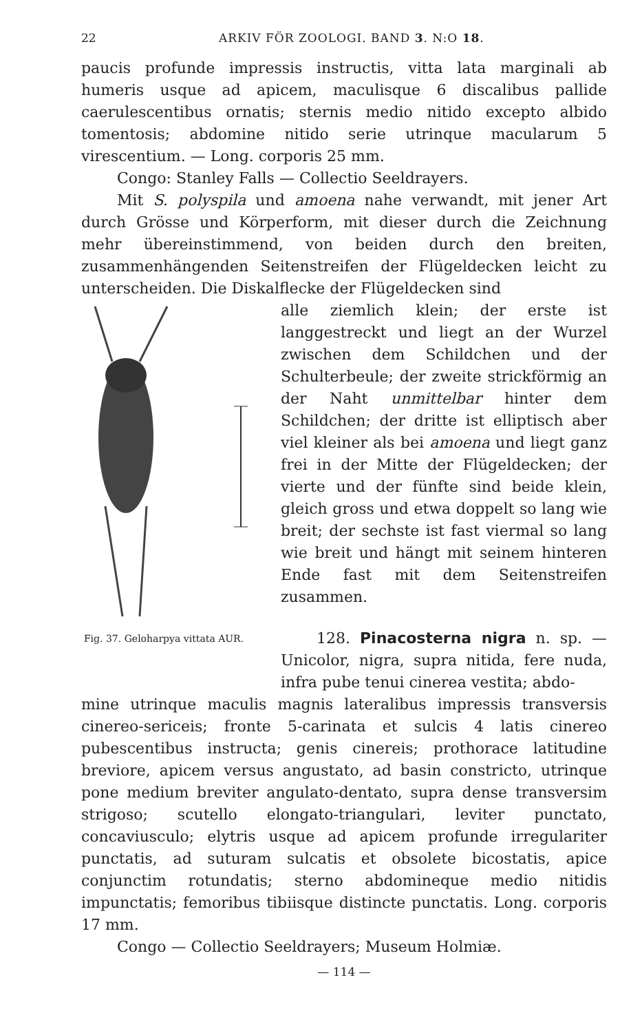22 ARKIV FÖR ZOOLOGI. BAND 3. N:O 18.
paucis profunde impressis instructis, vitta lata marginali ab humeris usque ad apicem, maculisque 6 discalibus pallide caerulescentibus ornatis; sternis medio nitido excepto albido tomentosis; abdomine nitido serie utrinque macularum 5 virescentium. — Long. corporis 25 mm.
Congo: Stanley Falls — Collectio Seeldrayers.
Mit S. polyspila und amoena nahe verwandt, mit jener Art durch Grösse und Körperform, mit dieser durch die Zeichnung mehr übereinstimmend, von beiden durch den breiten, zusammenhängenden Seitenstreifen der Flügeldecken leicht zu unterscheiden. Die Diskalflecke der Flügeldecken sind
Fig. 37. Geloharpya vittata AUR.
alle ziemlich klein; der erste ist langgestreckt und liegt an der Wurzel zwischen dem Schildchen und der Schulterbeule; der zweite strickförmig an der Naht unmittelbar hinter dem Schildchen; der dritte ist elliptisch aber viel kleiner als bei amoena und liegt ganz frei in der Mitte der Flügeldecken; der vierte und der fünfte sind beide klein, gleich gross und etwa doppelt so lang wie breit; der sechste ist fast viermal so lang wie breit und hängt mit seinem hinteren Ende fast mit dem Seitenstreifen zusammen.
128. Pinacosterna nigra n. sp. — Unicolor, nigra, supra nitida, fere nuda, infra pube tenui cinerea vestita; abdo-
mine utrinque maculis magnis lateralibus impressis transversis cinereo-sericeis; fronte 5-carinata et sulcis 4 latis cinereo pubescentibus instructa; genis cinereis; prothorace latitudine breviore, apicem versus angustato, ad basin constricto, utrinque pone medium breviter angulato-dentato, supra dense transversim strigoso; scutello elongato-triangulari, leviter punctato, concaviusculo; elytris usque ad apicem profunde irregulariter punctatis, ad suturam sulcatis et obsolete bicostatis, apice conjunctim rotundatis; sterno abdomineque medio nitidis impunctatis; femoribus tibiisque distincte punctatis. Long. corporis 17 mm.
Congo — Collectio Seeldrayers; Museum Holmiæ.
— 114 —